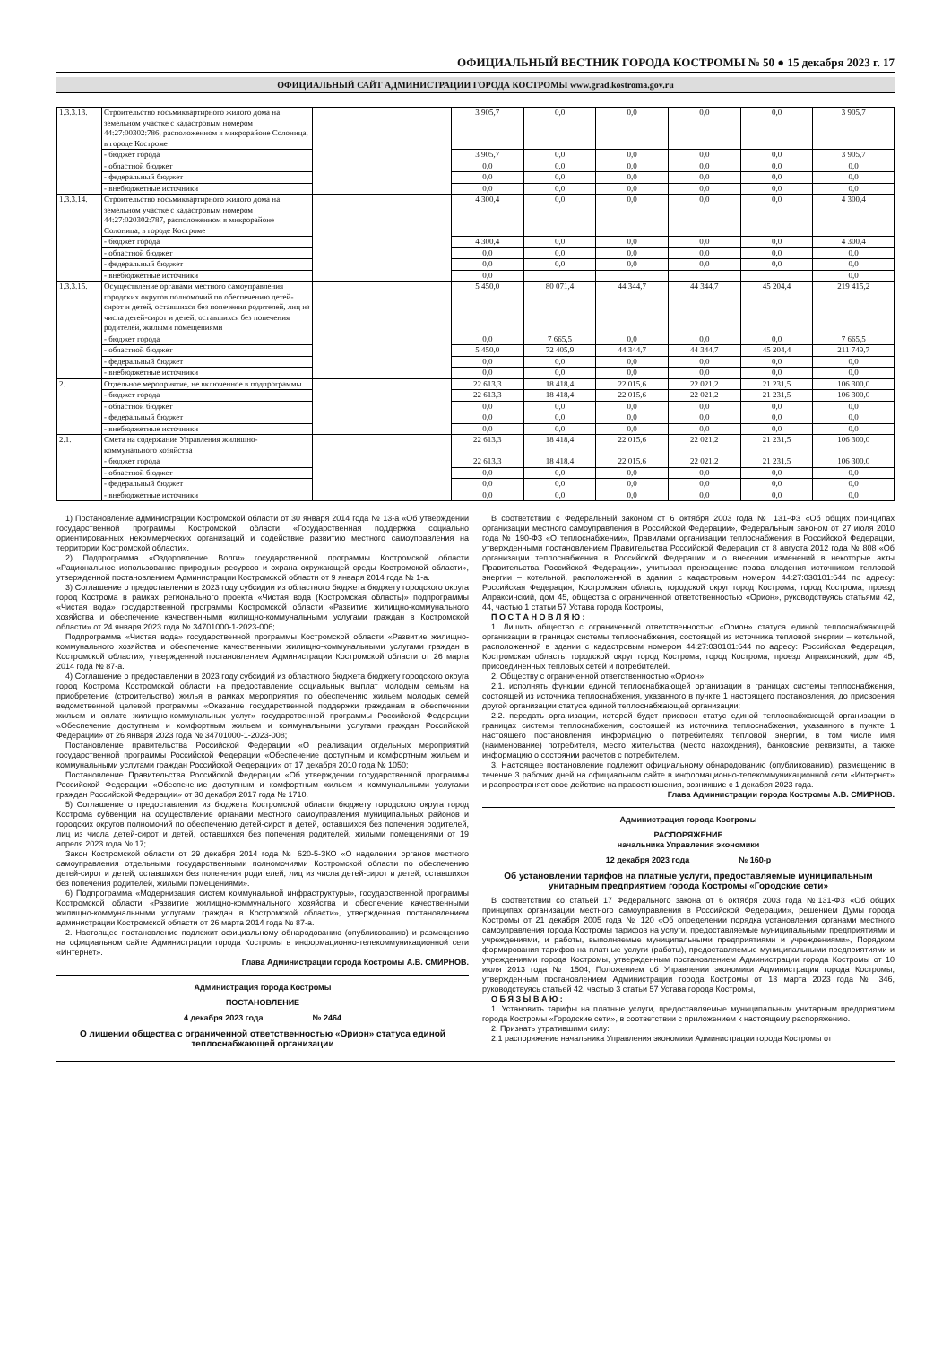ОФИЦИАЛЬНЫЙ ВЕСТНИК ГОРОДА КОСТРОМЫ № 50 ● 15 декабря 2023 г. 17
ОФИЦИАЛЬНЫЙ САЙТ АДМИНИСТРАЦИИ ГОРОДА КОСТРОМЫ www.grad.kostroma.gov.ru
| 1.3.3.13. | Строительство восьмиквартирного жилого дома на земельном участке с кадастровым номером 44:27:00302:786, расположенном в микрорайоне Солоница, в городе Костроме | | 3 905,7 | 0,0 | 0,0 | 0,0 | 0,0 | 3 905,7 |
| | - бюджет города | | 3 905,7 | 0,0 | 0,0 | 0,0 | 0,0 | 3 905,7 |
| | - областной бюджет | | 0,0 | 0,0 | 0,0 | 0,0 | 0,0 | 0,0 |
| | - федеральный бюджет | | 0,0 | 0,0 | 0,0 | 0,0 | 0,0 | 0,0 |
| | - внебюджетные источники | | 0,0 | 0,0 | 0,0 | 0,0 | 0,0 | 0,0 |
| 1.3.3.14. | Строительство восьмиквартирного жилого дома на земельном участке с кадастровым номером 44:27:020302:787, расположенном в микрорайоне Солоница, в городе Костроме | | 4 300,4 | 0,0 | 0,0 | 0,0 | 0,0 | 4 300,4 |
| | - бюджет города | | 4 300,4 | 0,0 | 0,0 | 0,0 | 0,0 | 4 300,4 |
| | - областной бюджет | | 0,0 | 0,0 | 0,0 | 0,0 | 0,0 | 0,0 |
| | - федеральный бюджет | | 0,0 | 0,0 | 0,0 | 0,0 | 0,0 | 0,0 |
| | - внебюджетные источники | | 0,0 | | | | | 0,0 |
| 1.3.3.15. | Осуществление органами местного самоуправления городских округов полномочий по обеспечению детей-сирот и детей, оставшихся без попечения родителей, лиц из числа детей-сирот и детей, оставшихся без попечения родителей, жилыми помещениями | | 5 450,0 | 80 071,4 | 44 344,7 | 44 344,7 | 45 204,4 | 219 415,2 |
| | - бюджет города | | 0,0 | 7 665,5 | 0,0 | 0,0 | 0,0 | 7 665,5 |
| | - областной бюджет | | 5 450,0 | 72 405,9 | 44 344,7 | 44 344,7 | 45 204,4 | 211 749,7 |
| | - федеральный бюджет | | 0,0 | 0,0 | 0,0 | 0,0 | 0,0 | 0,0 |
| | - внебюджетные источники | | 0,0 | 0,0 | 0,0 | 0,0 | 0,0 | 0,0 |
| 2. | Отдельное мероприятие, не включенное в подпрограммы | | 22 613,3 | 18 418,4 | 22 015,6 | 22 021,2 | 21 231,5 | 106 300,0 |
| | - бюджет города | | 22 613,3 | 18 418,4 | 22 015,6 | 22 021,2 | 21 231,5 | 106 300,0 |
| | - областной бюджет | | 0,0 | 0,0 | 0,0 | 0,0 | 0,0 | 0,0 |
| | - федеральный бюджет | | 0,0 | 0,0 | 0,0 | 0,0 | 0,0 | 0,0 |
| | - внебюджетные источники | | 0,0 | 0,0 | 0,0 | 0,0 | 0,0 | 0,0 |
| 2.1. | Смета на содержание Управления жилищно-коммунального хозяйства | | 22 613,3 | 18 418,4 | 22 015,6 | 22 021,2 | 21 231,5 | 106 300,0 |
| | - бюджет города | | 22 613,3 | 18 418,4 | 22 015,6 | 22 021,2 | 21 231,5 | 106 300,0 |
| | - областной бюджет | | 0,0 | 0,0 | 0,0 | 0,0 | 0,0 | 0,0 |
| | - федеральный бюджет | | 0,0 | 0,0 | 0,0 | 0,0 | 0,0 | 0,0 |
| | - внебюджетные источники | | 0,0 | 0,0 | 0,0 | 0,0 | 0,0 | 0,0 |
1) Постановление администрации Костромской области от 30 января 2014 года № 13-а «Об утверждении государственной программы Костромской области «Государственная поддержка социально ориентированных некоммерческих организаций и содействие развитию местного самоуправления на территории Костромской области».
2) Подпрограмма «Оздоровление Волги» государственной программы Костромской области «Рациональное использование природных ресурсов и охрана окружающей среды Костромской области», утвержденной постановлением Администрации Костромской области от 9 января 2014 года № 1-а.
3) Соглашение о предоставлении в 2023 году субсидии из областного бюджета бюджету городского округа город Кострома в рамках регионального проекта «Чистая вода (Костромская область)» подпрограммы «Чистая вода» государственной программы Костромской области «Развитие жилищно-коммунального хозяйства и обеспечение качественными жилищно-коммунальными услугами граждан в Костромской области» от 24 января 2023 года № 34701000-1-2023-006;
Подпрограмма «Чистая вода» государственной программы Костромской области «Развитие жилищно-коммунального хозяйства и обеспечение качественными жилищно-коммунальными услугами граждан в Костромской области», утвержденной постановлением Администрации Костромской области от 26 марта 2014 года № 87-а.
4) Соглашение о предоставлении в 2023 году субсидий из областного бюджета бюджету городского округа город Кострома Костромской области на предоставление социальных выплат молодым семьям на приобретение (строительство) жилья в рамках мероприятия по обеспечению жильем молодых семей ведомственной целевой программы «Оказание государственной поддержки гражданам в обеспечении жильем и оплате жилищно-коммунальных услуг» государственной программы Российской Федерации «Обеспечение доступным и комфортным жильем и коммунальными услугами граждан Российской Федерации» от 26 января 2023 года № 34701000-1-2023-008;
Постановление правительства Российской Федерации «О реализации отдельных мероприятий государственной программы Российской Федерации «Обеспечение доступным и комфортным жильем и коммунальными услугами граждан Российской Федерации» от 17 декабря 2010 года № 1050;
Постановление Правительства Российской Федерации «Об утверждении государственной программы Российской Федерации «Обеспечение доступным и комфортным жильем и коммунальными услугами граждан Российской Федерации» от 30 декабря 2017 года № 1710.
5) Соглашение о предоставлении из бюджета Костромской области бюджету городского округа город Кострома субвенции на осуществление органами местного самоуправления муниципальных районов и городских округов полномочий по обеспечению детей-сирот и детей, оставшихся без попечения родителей, лиц из числа детей-сирот и детей, оставшихся без попечения родителей, жилыми помещениями от 19 апреля 2023 года № 17;
Закон Костромской области от 29 декабря 2014 года № 620-5-ЗКО «О наделении органов местного самоуправления отдельными государственными полномочиями Костромской области по обеспечению детей-сирот и детей, оставшихся без попечения родителей, лиц из числа детей-сирот и детей, оставшихся без попечения родителей, жилыми помещениями».
6) Подпрограмма «Модернизация систем коммунальной инфраструктуры», государственной программы Костромской области «Развитие жилищно-коммунального хозяйства и обеспечение качественными жилищно-коммунальными услугами граждан в Костромской области», утвержденная постановлением администрации Костромской области от 26 марта 2014 года № 87-а.
2. Настоящее постановление подлежит официальному обнародованию (опубликованию) и размещению на официальном сайте Администрации города Костромы в информационно-телекоммуникационной сети «Интернет».
Глава Администрации города Костромы А.В. СМИРНОВ.
Администрация города Костромы
ПОСТАНОВЛЕНИЕ
4 декабря 2023 года № 2464
О лишении общества с ограниченной ответственностью «Орион» статуса единой теплоснабжающей организации
В соответствии с Федеральный законом от 6 октября 2003 года № 131-ФЗ «Об общих принципах организации местного самоуправления в Российской Федерации», Федеральным законом от 27 июля 2010 года № 190-ФЗ «О теплоснабжении», Правилами организации теплоснабжения в Российской Федерации, утвержденными постановлением Правительства Российской Федерации от 8 августа 2012 года № 808 «Об организации теплоснабжения в Российской Федерации и о внесении изменений в некоторые акты Правительства Российской Федерации», учитывая прекращение права владения источником тепловой энергии – котельной, расположенной в здании с кадастровым номером 44:27:030101:644 по адресу: Российская Федерация, Костромская область, городской округ город Кострома, город Кострома, проезд Апраксинский, дом 45, общества с ограниченной ответственностью «Орион», руководствуясь статьями 42, 44, частью 1 статьи 57 Устава города Костромы,
П О С Т А Н О В Л Я Ю :
1. Лишить общество с ограниченной ответственностью «Орион» статуса единой теплоснабжающей организации в границах системы теплоснабжения, состоящей из источника тепловой энергии – котельной, расположенной в здании с кадастровым номером 44:27:030101:644 по адресу: Российская Федерация, Костромская область, городской округ город Кострома, город Кострома, проезд Апраксинский, дом 45, присоединенных тепловых сетей и потребителей.
2. Обществу с ограниченной ответственностью «Орион»:
2.1. исполнять функции единой теплоснабжающей организации в границах системы теплоснабжения, состоящей из источника теплоснабжения, указанного в пункте 1 настоящего постановления, до присвоения другой организации статуса единой теплоснабжающей организации;
2.2. передать организации, которой будет присвоен статус единой теплоснабжающей организации в границах системы теплоснабжения, состоящей из источника теплоснабжения, указанного в пункте 1 настоящего постановления, информацию о потребителях тепловой энергии, в том числе имя (наименование) потребителя, место жительства (место нахождения), банковские реквизиты, а также информацию о состоянии расчетов с потребителем.
3. Настоящее постановление подлежит официальному обнародованию (опубликованию), размещению в течение 3 рабочих дней на официальном сайте в информационно-телекоммуникационной сети «Интернет» и распространяет свое действие на правоотношения, возникшие с 1 декабря 2023 года.
Глава Администрации города Костромы А.В. СМИРНОВ.
Администрация города Костромы
РАСПОРЯЖЕНИЕ
начальника Управления экономики
12 декабря 2023 года № 160-р
Об установлении тарифов на платные услуги, предоставляемые муниципальным унитарным предприятием города Костромы «Городские сети»
В соответствии со статьей 17 Федерального закона от 6 октября 2003 года №131-ФЗ «Об общих принципах организации местного самоуправления в Российской Федерации», решением Думы города Костромы от 21 декабря 2005 года № 120 «Об определении порядка установления органами местного самоуправления города Костромы тарифов на услуги, предоставляемые муниципальными предприятиями и учреждениями, и работы, выполняемые муниципальными предприятиями и учреждениями», Порядком формирования тарифов на платные услуги (работы), предоставляемые муниципальными предприятиями и учреждениями города Костромы, утвержденным постановлением Администрации города Костромы от 10 июля 2013 года № 1504, Положением об Управлении экономики Администрации города Костромы, утвержденным постановлением Администрации города Костромы от 13 марта 2023 года № 346, руководствуясь статьей 42, частью 3 статьи 57 Устава города Костромы,
О Б Я З Ы В А Ю :
1. Установить тарифы на платные услуги, предоставляемые муниципальным унитарным предприятием города Костромы «Городские сети», в соответствии с приложением к настоящему распоряжению.
2. Признать утратившими силу:
2.1 распоряжение начальника Управления экономики Администрации города Костромы от